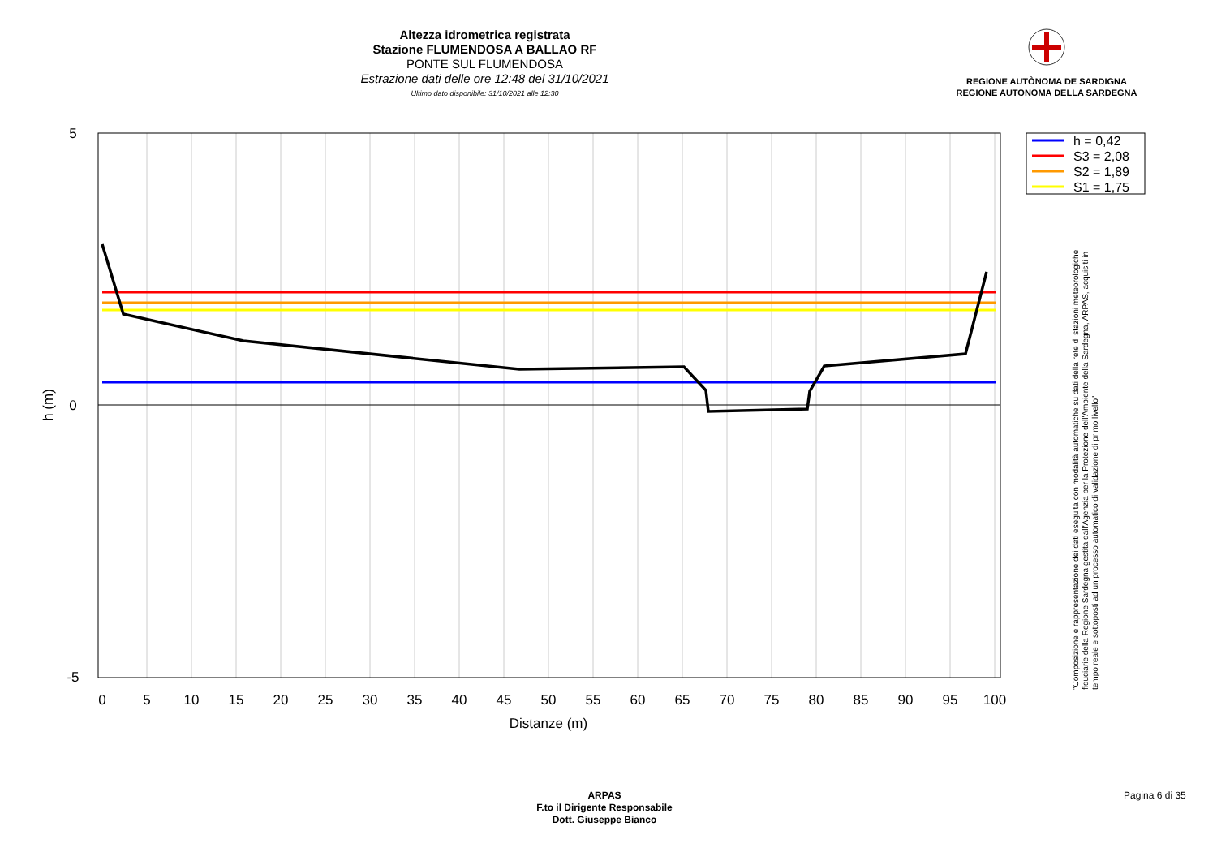Altezza idrometrica registrata
Stazione FLUMENDOSA A BALLAO RF
PONTE SUL FLUMENDOSA
Estrazione dati delle ore 12:48 del 31/10/2021
Ultimo dato disponibile: 31/10/2021 alle 12:30
REGIONE AUTÒNOMA DE SARDIGNA
REGIONE AUTONOMA DELLA SARDEGNA
5
0
-5
0
5
10
15
20
25
30
35
40
45
50
55
60
65
70
75
80
85
90
95
100
Distanze (m)
h (m)
h = 0,42
S3 = 2,08
S2 = 1,89
S1 = 1,75
"Composizione e rappresentazione dei dati eseguita con modalità automatiche su dati della rete di stazioni meteorologiche fiduciarie della Regione Sardegna gestita dall'Agenzia per la Protezione dell'Ambiente della Sardegna, ARPAS, acquisiti in tempo reale e sottoposti ad un processo automatico di validazione di primo livello"
ARPAS
F.to il Dirigente Responsabile
Dott. Giuseppe Bianco
Pagina 6 di 35